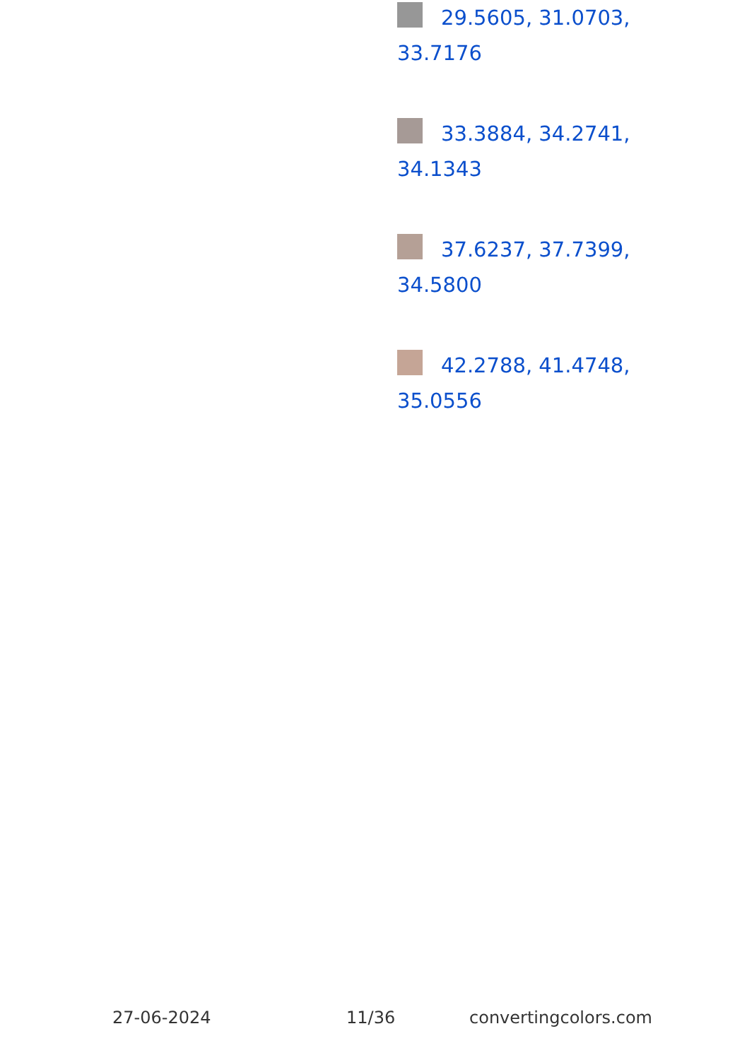29.5605, 31.0703, 33.7176
33.3884, 34.2741, 34.1343
37.6237, 37.7399, 34.5800
42.2788, 41.4748, 35.0556
27-06-2024 11/36 convertingcolors.com